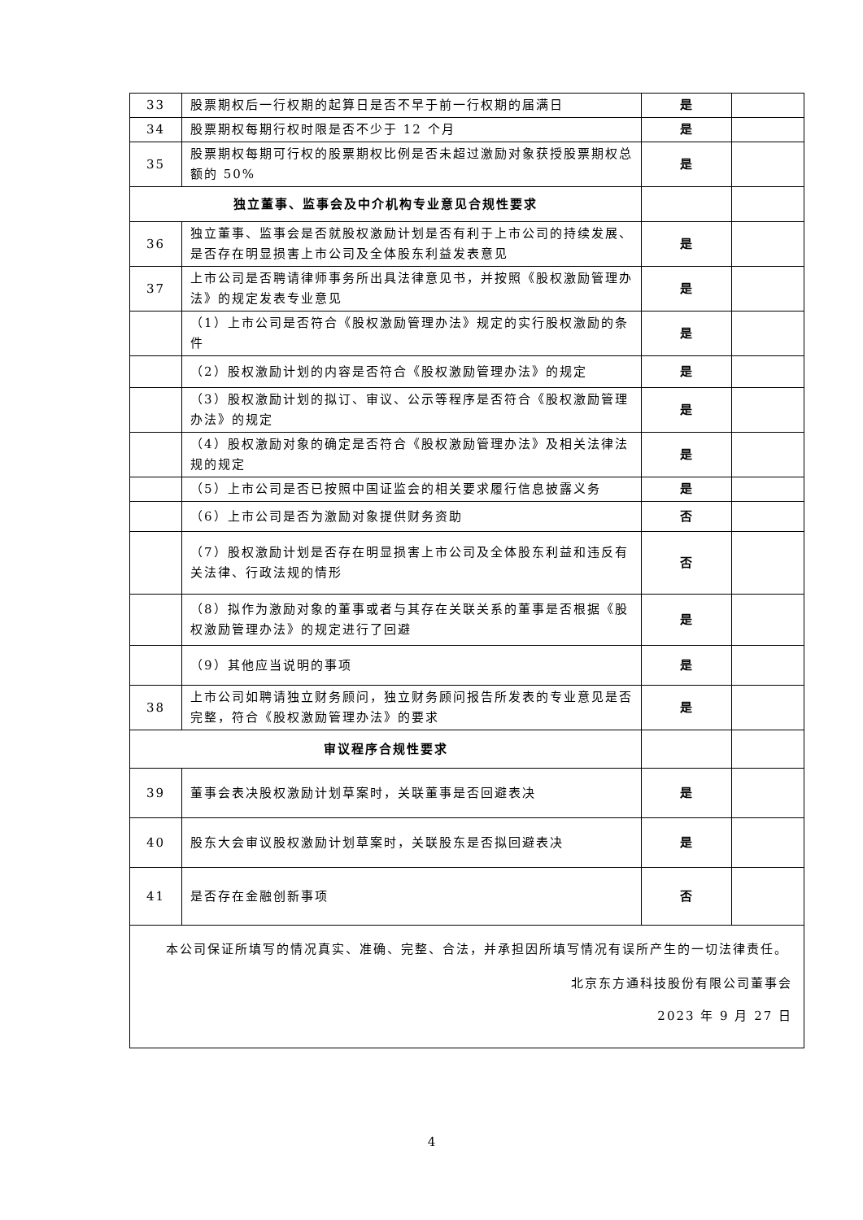| 33 | 股票期权后一行权期的起算日是否不早于前一行权期的届满日 | 是 | |
| 34 | 股票期权每期行权时限是否不少于 12 个月 | 是 | |
| 35 | 股票期权每期可行权的股票期权比例是否未超过激励对象获授股票期权总额的 50% | 是 | |
| 独立董事、监事会及中介机构专业意见合规性要求 | | | |
| 36 | 独立董事、监事会是否就股权激励计划是否有利于上市公司的持续发展、是否存在明显损害上市公司及全体股东利益发表意见 | 是 | |
| 37 | 上市公司是否聘请律师事务所出具法律意见书，并按照《股权激励管理办法》的规定发表专业意见 | 是 | |
| | （1）上市公司是否符合《股权激励管理办法》规定的实行股权激励的条件 | 是 | |
| | （2）股权激励计划的内容是否符合《股权激励管理办法》的规定 | 是 | |
| | （3）股权激励计划的拟订、审议、公示等程序是否符合《股权激励管理办法》的规定 | 是 | |
| | （4）股权激励对象的确定是否符合《股权激励管理办法》及相关法律法规的规定 | 是 | |
| | （5）上市公司是否已按照中国证监会的相关要求履行信息披露义务 | 是 | |
| | （6）上市公司是否为激励对象提供财务资助 | 否 | |
| | （7）股权激励计划是否存在明显损害上市公司及全体股东利益和违反有关法律、行政法规的情形 | 否 | |
| | （8）拟作为激励对象的董事或者与其存在关联关系的董事是否根据《股权激励管理办法》的规定进行了回避 | 是 | |
| | （9）其他应当说明的事项 | 是 | |
| 38 | 上市公司如聘请独立财务顾问，独立财务顾问报告所发表的专业意见是否完整，符合《股权激励管理办法》的要求 | 是 | |
| 审议程序合规性要求 | | | |
| 39 | 董事会表决股权激励计划草案时，关联董事是否回避表决 | 是 | |
| 40 | 股东大会审议股权激励计划草案时，关联股东是否拟回避表决 | 是 | |
| 41 | 是否存在金融创新事项 | 否 | |
| 本公司保证所填写的情况真实、准确、完整、合法，并承担因所填写情况有误所产生的一切法律责任。 北京东方通科技股份有限公司董事会 2023 年 9 月 27 日 | | | |
4